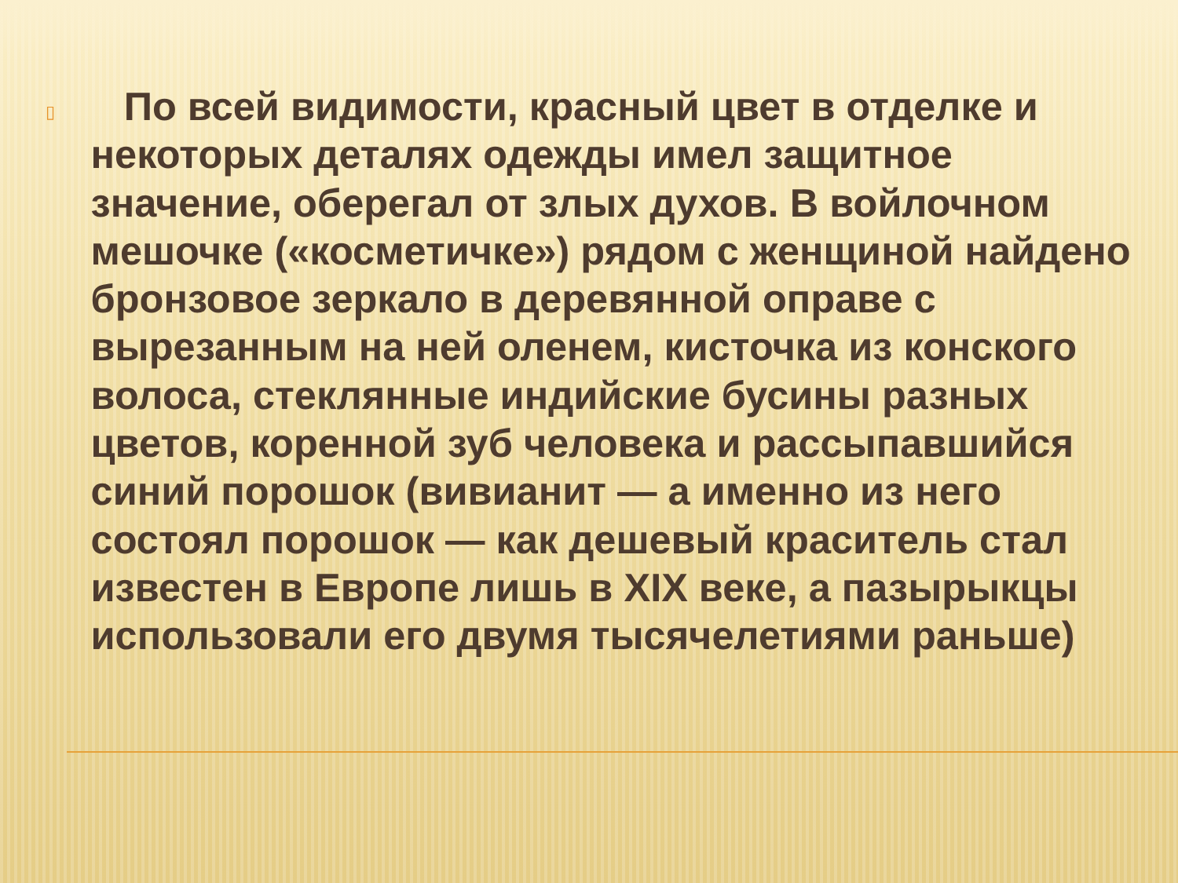▯
По всей видимости, красный цвет в отделке и некоторых деталях одежды имел защитное значение, оберегал от злых духов. В войлочном мешочке («косметичке») рядом с женщиной найдено бронзовое зеркало в деревянной оправе с вырезанным на ней оленем, кисточка из конского волоса, стеклянные индийские бусины разных цветов, коренной зуб человека и рассыпавшийся синий порошок (вивианит — а именно из него состоял порошок — как дешевый краситель стал известен в Европе лишь в XIX веке, а пазырыкцы использовали его двумя тысячелетиями раньше)